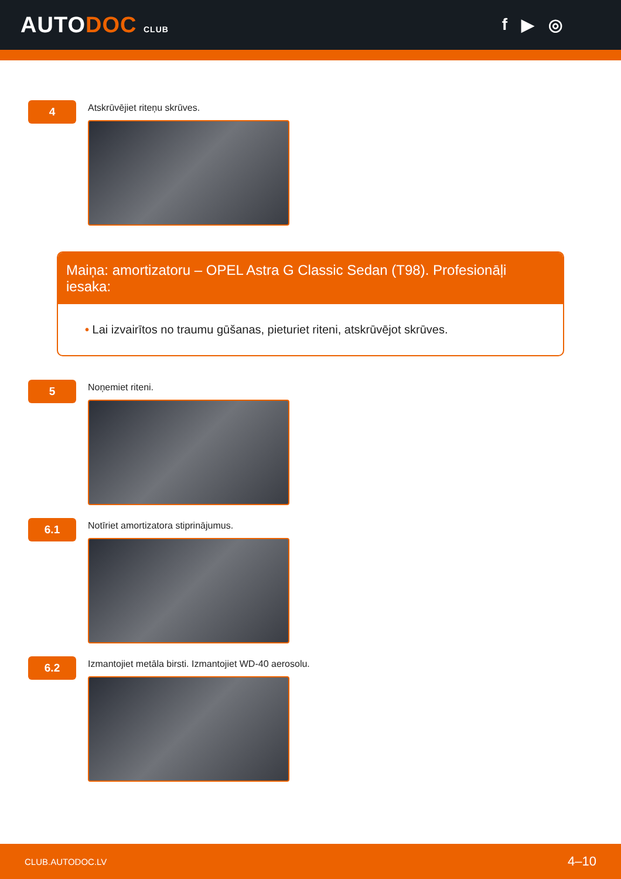AUTODOC CLUB
f ▶ ◎
4
Atskrūvējiet riteņu skrūves.
Maiņa: amortizatoru – OPEL Astra G Classic Sedan (T98). Profesionāļi iesaka:
• Lai izvairītos no traumu gūšanas, pieturiet riteni, atskrūvējot skrūves.
5
Noņemiet riteni.
6.1
Notīriet amortizatora stiprinājumus.
6.2
Izmantojiet metāla birsti. Izmantojiet WD-40 aerosolu.
CLUB.AUTODOC.LV 4–10